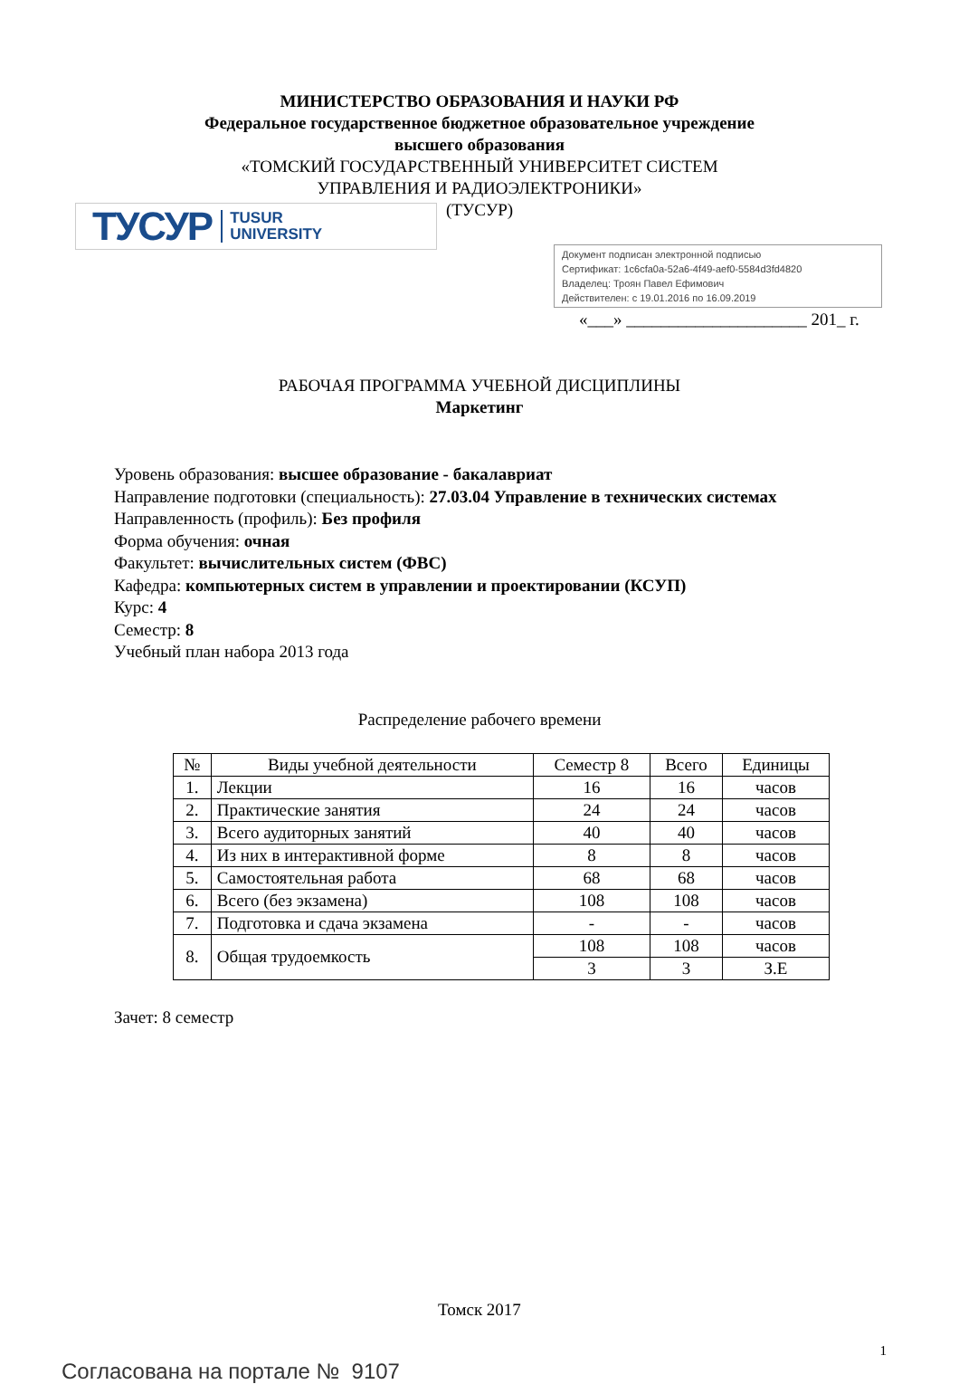МИНИСТЕРСТВО ОБРАЗОВАНИЯ И НАУКИ РФ
Федеральное государственное бюджетное образовательное учреждение
высшего образования
«ТОМСКИЙ ГОСУДАРСТВЕННЫЙ УНИВЕРСИТЕТ СИСТЕМ
УПРАВЛЕНИЯ И РАДИОЭЛЕКТРОНИКИ»
(ТУСУР)
ТУСУР TUSUR
UNIVERSITY
Документ подписан электронной подписью
Сертификат: 1c6cfa0a-52a6-4f49-aef0-5584d3fd4820
Владелец: Троян Павел Ефимович
Действителен: с 19.01.2016 по 16.09.2019
«___» _____________________ 201_ г.
РАБОЧАЯ ПРОГРАММА УЧЕБНОЙ ДИСЦИПЛИНЫ
Маркетинг
Уровень образования: высшее образование - бакалавриат
Направление подготовки (специальность): 27.03.04 Управление в технических системах
Направленность (профиль): Без профиля
Форма обучения: очная
Факультет: вычислительных систем (ФВС)
Кафедра: компьютерных систем в управлении и проектировании (КСУП)
Курс: 4
Семестр: 8
Учебный план набора 2013 года
Распределение рабочего времени
| № | Виды учебной деятельности | Семестр 8 | Всего | Единицы |
| --- | --- | --- | --- | --- |
| 1. | Лекции | 16 | 16 | часов |
| 2. | Практические занятия | 24 | 24 | часов |
| 3. | Всего аудиторных занятий | 40 | 40 | часов |
| 4. | Из них в интерактивной форме | 8 | 8 | часов |
| 5. | Самостоятельная работа | 68 | 68 | часов |
| 6. | Всего (без экзамена) | 108 | 108 | часов |
| 7. | Подготовка и сдача экзамена | - | - | часов |
| 8. | Общая трудоемкость | 108 | 108 | часов |
| | | 3 | 3 | З.Е |
Зачет: 8 семестр
Томск 2017
1
Согласована на портале № 9107